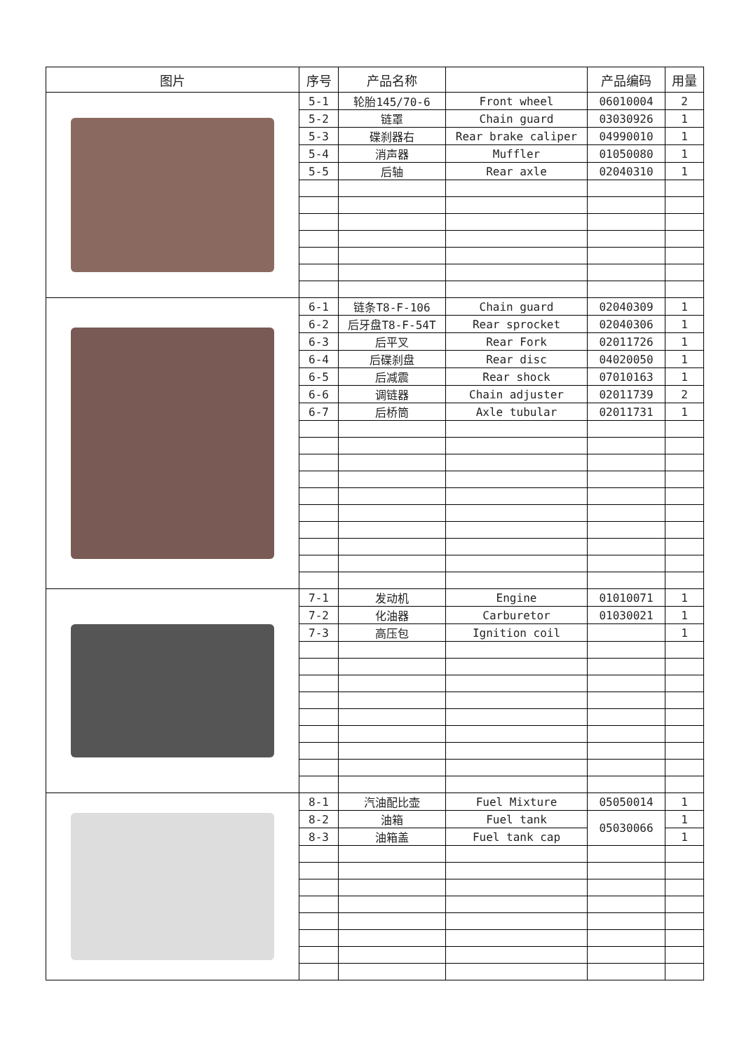| 图片 | 序号 | 产品名称 | | 产品编码 | 用量 |
| --- | --- | --- | --- | --- | --- |
| | 5-1 | 轮胎145/70-6 | Front wheel | 06010004 | 2 |
| | 5-2 | 链罩 | Chain guard | 03030926 | 1 |
| | 5-3 | 碟刹器右 | Rear brake caliper | 04990010 | 1 |
| | 5-4 | 消声器 | Muffler | 01050080 | 1 |
| | 5-5 | 后轴 | Rear axle | 02040310 | 1 |
| | 6-1 | 链条T8-F-106 | Chain guard | 02040309 | 1 |
| | 6-2 | 后牙盘T8-F-54T | Rear sprocket | 02040306 | 1 |
| | 6-3 | 后平叉 | Rear Fork | 02011726 | 1 |
| | 6-4 | 后碟刹盘 | Rear disc | 04020050 | 1 |
| | 6-5 | 后减震 | Rear shock | 07010163 | 1 |
| | 6-6 | 调链器 | Chain adjuster | 02011739 | 2 |
| | 6-7 | 后桥筒 | Axle tubular | 02011731 | 1 |
| | 7-1 | 发动机 | Engine | 01010071 | 1 |
| | 7-2 | 化油器 | Carburetor | 01030021 | 1 |
| | 7-3 | 高压包 | Ignition coil | | 1 |
| | 8-1 | 汽油配比壶 | Fuel Mixture | 05050014 | 1 |
| | 8-2 | 油箱 | Fuel tank | 05030066 | 1 |
| | 8-3 | 油箱盖 | Fuel tank cap | | 1 |